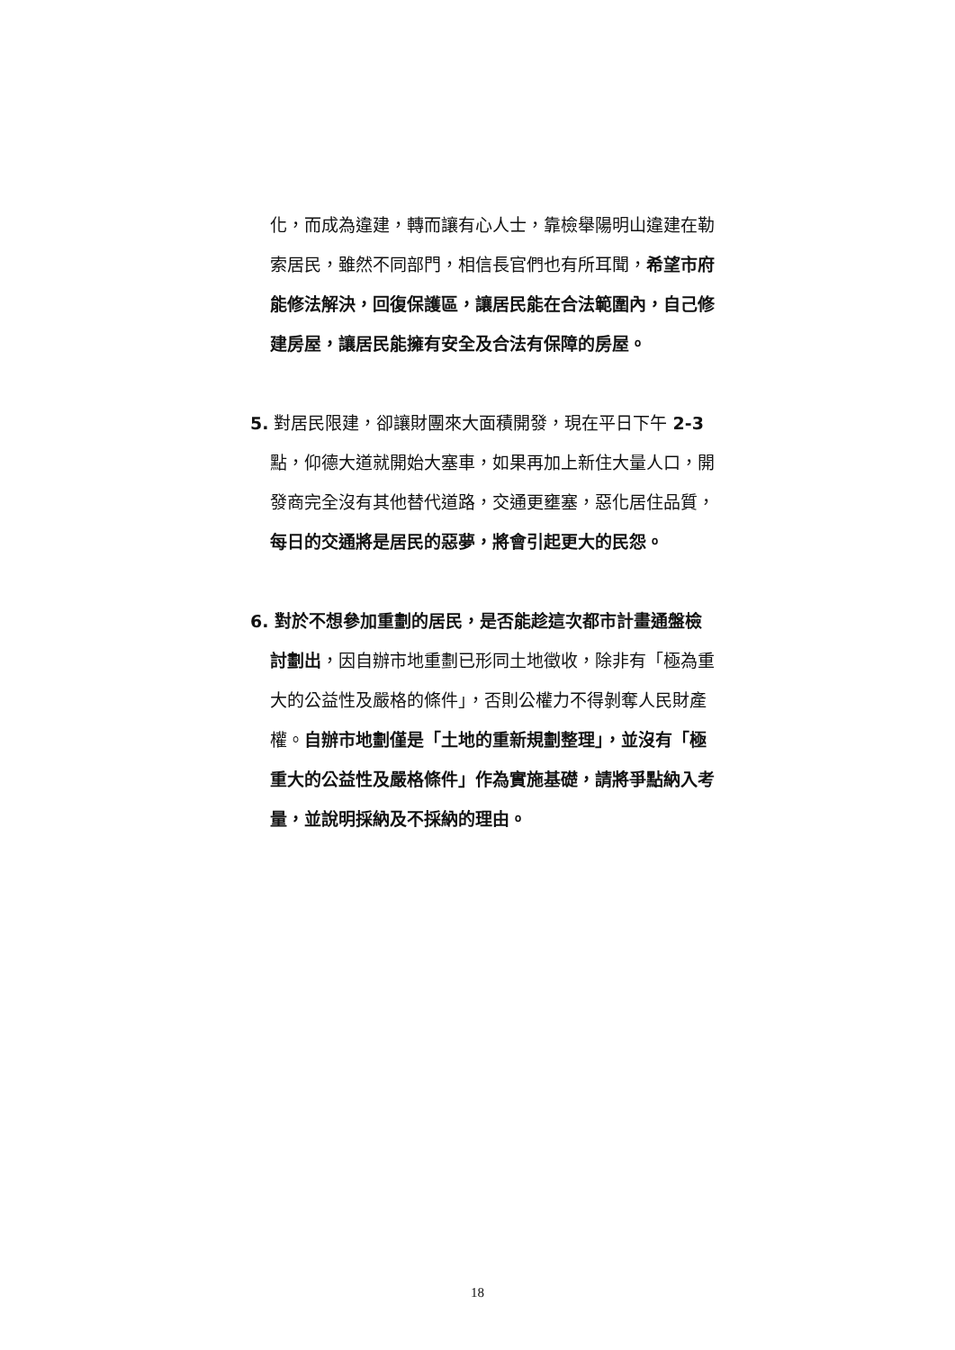化，而成為違建，轉而讓有心人士，靠檢舉陽明山違建在勒索居民，雖然不同部門，相信長官們也有所耳聞，希望市府能修法解決，回復保護區，讓居民能在合法範圍內，自己修建房屋，讓居民能擁有安全及合法有保障的房屋。
5. 對居民限建，卻讓財團來大面積開發，現在平日下午 2-3 點，仰德大道就開始大塞車，如果再加上新住大量人口，開發商完全沒有其他替代道路，交通更壅塞，惡化居住品質，每日的交通將是居民的惡夢，將會引起更大的民怨。
6. 對於不想參加重劃的居民，是否能趁這次都市計畫通盤檢討劃出，因自辦市地重劃已形同土地徵收，除非有「極為重大的公益性及嚴格的條件」，否則公權力不得剝奪人民財產權。自辦市地劃僅是「土地的重新規劃整理」，並沒有「極重大的公益性及嚴格條件」作為實施基礎，請將爭點納入考量，並說明採納及不採納的理由。
18